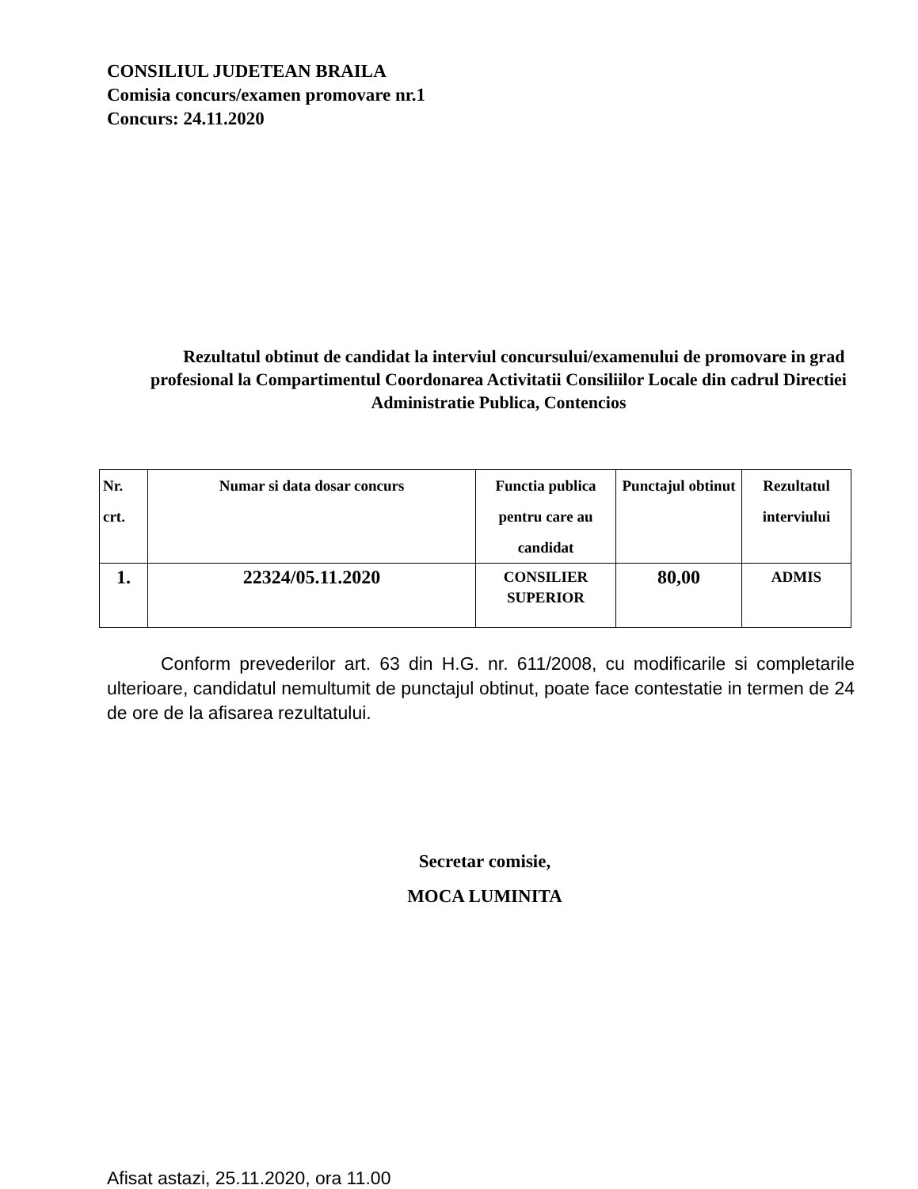CONSILIUL JUDETEAN BRAILA
Comisia concurs/examen promovare nr.1
Concurs: 24.11.2020
Rezultatul obtinut de candidat la interviul concursului/examenului de promovare in grad profesional la Compartimentul Coordonarea Activitatii Consiliilor Locale din cadrul Directiei Administratie Publica, Contencios
| Nr. crt. | Numar si data dosar concurs | Functia publica pentru care au candidat | Punctajul obtinut | Rezultatul interviului |
| --- | --- | --- | --- | --- |
| 1. | 22324/05.11.2020 | CONSILIER SUPERIOR | 80,00 | ADMIS |
Conform prevederilor art. 63 din H.G. nr. 611/2008, cu modificarile si completarile ulterioare, candidatul nemultumit de punctajul obtinut, poate face contestatie in termen de 24 de ore de la afisarea rezultatului.
Secretar comisie,
MOCA LUMINITA
Afisat astazi, 25.11.2020, ora 11.00